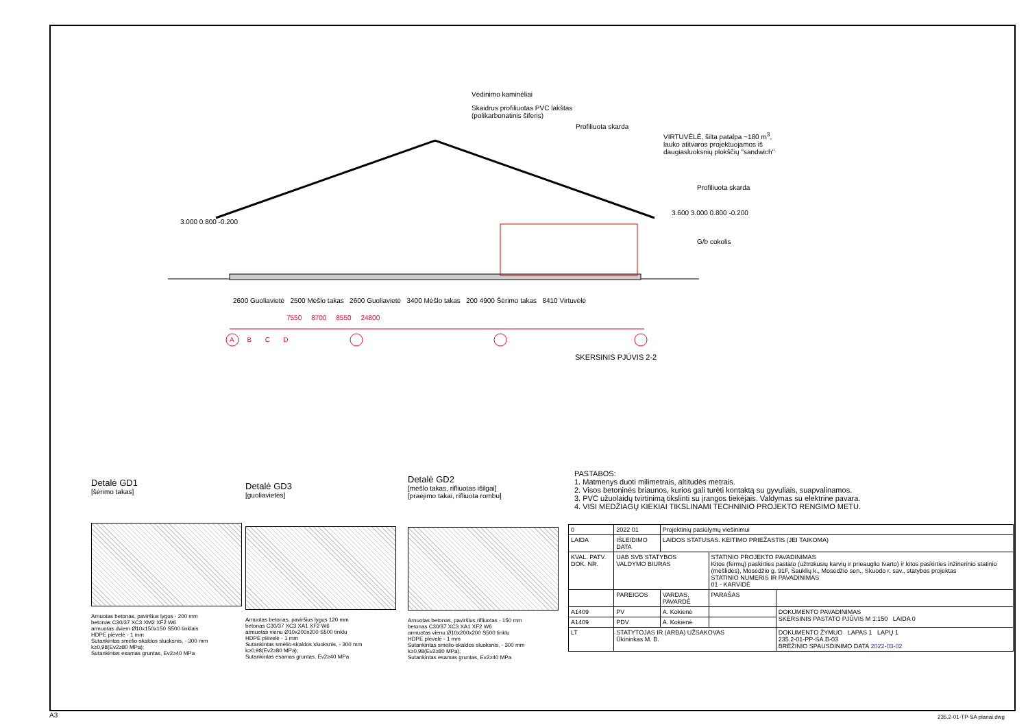Vėdinimo kaminėliai
Skaidrus profiliuotas PVC lakštas
(polikarbonatinis šiferis)
Profiliuota skarda
VIRTUVĖLĖ, šilta patalpa ~180 m<sup>3</sup>,
lauko atitvaros projektuojamos iš
daugiasluoksnių plokščių "sandwich"
Profiliuota skarda
G/b cokolis
3.000 0.800 -0.200
3.600 3.000 0.800 -0.200
2600 Guoliavietė 2500 Mėšlo takas 2600 Guoliavietė 3400 Mėšlo takas 200 4900 Šėrimo takas 8410 Virtuvėlė
7550 8700 8550 24800
A B C D
SKERSINIS PJŪVIS 2-2
Detalė GD1
[šėrimo takas]
Arnuotas betonas, paviršius lygus - 200 mm
betonas C30/37 XC3 XM2 XF2 W6
armuotas dviem Ø10x150x150 S500 tinklais
HDPE plėvelė - 1 mm
Sutankintas smėlio-skaldos sluoksnis, - 300 mm k≥0,98(Ev2≥80 MPa);
Sutankintas esamas gruntas, Ev2≥40 MPa
Detalė GD3
[guoliavietės]
Arnuotas betonas, paviršius lygus 120 mm
betonas C30/37 XC3 XA1 XF2 W6
armuotas vienu Ø10x200x200 S500 tinklu
HDPE plėvelė - 1 mm
Sutankintas smėlio-skaldos sluoksnis, - 300 mm k≥0,98(Ev2≥80 MPa);
Sutankintas esamas gruntas, Ev2≥40 MPa
Detalė GD2
[mėšlo takas, rifliuotas išilgai]
[praėjimo takai, rifliuota rombu]
Arnuotas betonas, paviršius rifliuotas - 150 mm
betonas C30/37 XC3 XA1 XF2 W6
armuotas vienu Ø10x200x200 S500 tinklu
HDPE plėvelė - 1 mm
Sutankintas smėlio-skaldos sluoksnis, - 300 mm k≥0,98(Ev2≥80 MPa);
Sutankintas esamas gruntas, Ev2≥40 MPa
PASTABOS:
1. Matmenys duoti milimetrais, altitudės metrais.
2. Visos betoninės briaunos, kurios gali turėti kontaktą su gyvuliais, suapvalinamos.
3. PVC užuolaidų tvirtinimą tikslinti su įrangos tiekėjais. Valdymas su elektrine pavara.
4. VISI MEDŽIAGŲ KIEKIAI TIKSLINAMI TECHNINIO PROJEKTO RENGIMO METU.
| 0 | 2022 01 | Projektinių pasiūlymų viešinimui | | |
| LAIDA | IŠLEIDIMO DATA | LAIDOS STATUSAS. KEITIMO PRIEŽASTIS (JEI TAIKOMA) | | |
| KVAL. PATV. DOK. NR. | UAB SVB STATYBOS VALDYMO BIURAS | | STATINIO PROJEKTO PAVADINIMAS Kitos (fermų) paskirties pastato (užtrūkusių karvių ir prieauglio tvarto) ir kitos paskirties inžinerinio statinio (mėšlidės), Mosėdžio g. 91F, Šauklių k., Mosėdžio sen., Skuodo r. sav., statybos projektas STATINIO NUMERIS IR PAVADINIMAS 01 - KARVIDĖ | |
| | PAREIGOS | VARDAS, PAVARDĖ | PARAŠAS | |
| A1409 | PV | A. Kokienė | | DOKUMENTO PAVADINIMAS SKERSINIS PASTATO PJŪVIS M 1:150 LAIDA 0 |
| A1409 | PDV | A. Kokienė | | |
| LT | STATYTOJAS IR (ARBA) UŽSAKOVAS Ūkininkas M. B. | | | DOKUMENTO ŽYMUO LAPAS 1 LAPŲ 1 235.2-01-PP-SA.B-03 BRĖŽINIO SPAUSDINIMO DATA 2022-03-02 |
A3 235.2-01-TP-SA planai.dwg